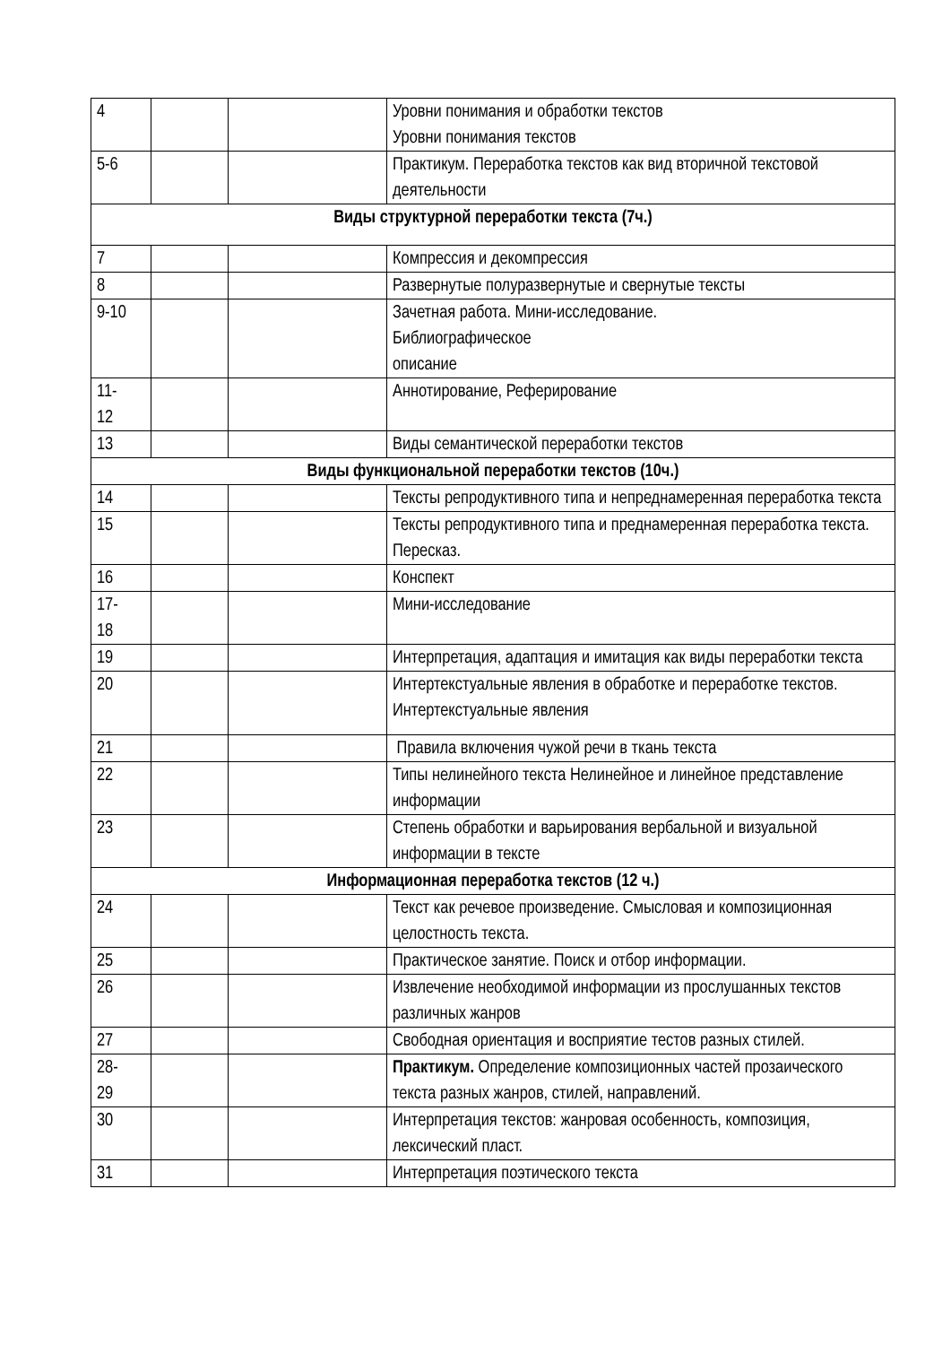| 4 | | | Уровни понимания и обработки текстов Уровни понимания текстов |
| 5-6 | | | Практикум. Переработка текстов как вид вторичной текстовой деятельности |
| Виды структурной переработки текста (7ч.) | | | |
| 7 | | | Компрессия и декомпрессия |
| 8 | | | Развернутые полуразвернутые и свернутые тексты |
| 9-10 | | | Зачетная работа. Мини-исследование. Библиографическое описание |
| 11- 12 | | | Аннотирование, Реферирование |
| 13 | | | Виды семантической переработки текстов |
| Виды функциональной переработки текстов (10ч.) | | | |
| 14 | | | Тексты репродуктивного типа и непреднамеренная переработка текста |
| 15 | | | Тексты репродуктивного типа и преднамеренная переработка текста. Пересказ. |
| 16 | | | Конспект |
| 17- 18 | | | Мини-исследование |
| 19 | | | Интерпретация, адаптация и имитация как виды переработки текста |
| 20 | | | Интертекстуальные явления в обработке и переработке текстов. Интертекстуальные явления |
| 21 | | | Правила включения чужой речи в ткань текста |
| 22 | | | Типы нелинейного текста Нелинейное и линейное представление информации |
| 23 | | | Степень обработки и варьирования вербальной и визуальной информации в тексте |
| Информационная переработка текстов (12 ч.) | | | |
| 24 | | | Текст как речевое произведение. Смысловая и композиционная целостность текста. |
| 25 | | | Практическое занятие. Поиск и отбор информации. |
| 26 | | | Извлечение необходимой информации из прослушанных текстов различных жанров |
| 27 | | | Свободная ориентация и восприятие тестов разных стилей. |
| 28- 29 | | | Практикум. Определение композиционных частей прозаического текста разных жанров, стилей, направлений. |
| 30 | | | Интерпретация текстов: жанровая особенность, композиция, лексический пласт. |
| 31 | | | Интерпретация поэтического текста |